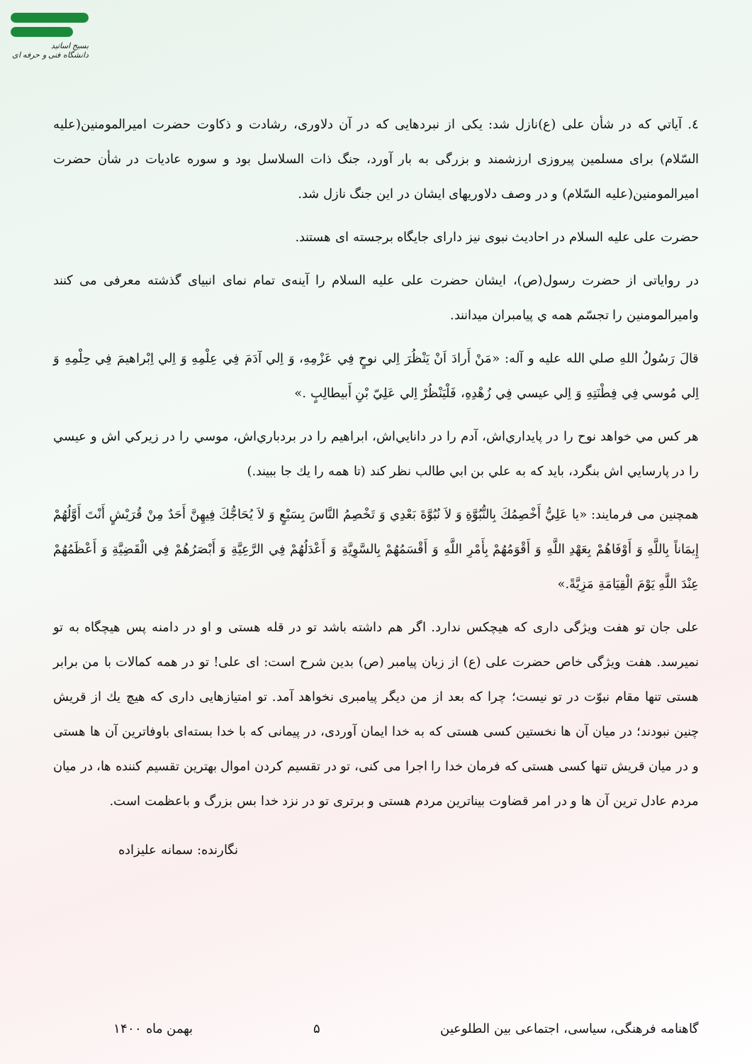بسیج اساتید
دانشگاه فنی و حرفه ای
٤. آياتي که در شأن علی (ع)نازل شد: يکی از نبردهايی که در آن دلاوری، رشادت و ذکاوت حضرت اميرالمومنين(عليه السّلام) برای مسلمين پيروزی ارزشمند و بزرگی به بار آورد، جنگ ذات السلاسل بود و سوره عاديات در شأن حضرت اميرالمومنين(عليه السّلام) و در وصف دلاوريهای ايشان در اين جنگ نازل شد.
حضرت علی عليه السلام در احاديث نبوی نيز دارای جايگاه برجسته ای هستند.
در رواياتی از حضرت رسول(ص)، ايشان حضرت علی عليه السلام را آينه‌ی تمام نمای انبيای گذشته معرفی می کنند واميرالمومنين را تجسّم همه ي پيامبران ميدانند.
قالَ رَسُولُ اللهِ صلي الله عليه و آله: «مَنْ أَرادَ اَنْ يَنْظُرَ اِلي نوحٍ فِي عَزْمِهِ، وَ اِلي آدَمَ فِي عِلْمِهِ وَ اِلي اِبْراهيمَ فِي حِلْمِهِ وَ اِلي مُوسي فِي فِطْنَتِهِ وَ اِلي عيسي فِي زُهْدِهِ، فَلْيَنْظُرْ اِلي عَلِيّ بْنِ أَبيطالِبٍ .»
هر كس مي خواهد نوح را در پايداري‌اش، آدم را در دانايي‌اش، ابراهيم را در بردباري‌اش، موسي را در زيركي اش و عيسي را در پارسايي اش بنگرد، بايد كه به علي بن ابي طالب نظر كند (تا همه را يك جا ببيند.)
همچنين می فرمايند: «يا عَلِيُّ أَخْصِمُكَ بِالنُّبُوَّةِ وَ لاَ نُبُوَّةَ بَعْدِي وَ تَخْصِمُ النَّاسَ بِسَبْعٍ وَ لاَ يُحَاجُّكَ فِيهِنَّ أَحَدٌ مِنْ قُرَيْشٍ أَنْتَ أَوَّلُهُمْ إِيمَاناً بِاللَّهِ وَ أَوْفَاهُمْ بِعَهْدِ اللَّهِ وَ أَقْوَمُهُمْ بِأَمْرِ اللَّهِ وَ أَقْسَمُهُمْ بِالسَّوِيَّةِ وَ أَعْدَلُهُمْ فِي الرَّعِيَّةِ وَ أَبْصَرُهُمْ فِي الْقَضِيَّةِ وَ أَعْظَمُهُمْ عِنْدَ اللَّهِ يَوْمَ الْقِيَامَةِ مَزِيَّةً.»
علی جان تو هفت ويژگی داری که هيچکس ندارد. اگر هم داشته باشد تو در قله هستی و او در دامنه پس هيچگاه به تو نميرسد. هفت ويژگی خاص حضرت علی (ع) از زبان پيامبر (ص) بدين شرح است: ای علی! تو در همه كمالات با من برابر هستی تنها مقام نبوّت در تو نيست؛ چرا كه بعد از من ديگر پيامبری نخواهد آمد. تو امتيازهايی داری كه هيچ يك از قريش چنين نبودند؛ در ميان آن ها نخستين كسی هستی كه به خدا ايمان آوردی، در پيمانی كه با خدا بسته‌ای باوفاترين آن ها هستی و در ميان قريش تنها كسی هستی كه فرمان خدا را اجرا می كنی، تو در تقسيم كردن اموال بهترين تقسيم كننده ها، در ميان مردم عادل ترين آن ها و در امر قضاوت بيناترين مردم هستی و برتری تو در نزد خدا بس بزرگ و باعظمت است.
نگارنده: سمانه عليزاده
گاهنامه فرهنگی، سياسی، اجتماعی بين الطلوعين ۵ بهمن ماه ۱۴۰۰